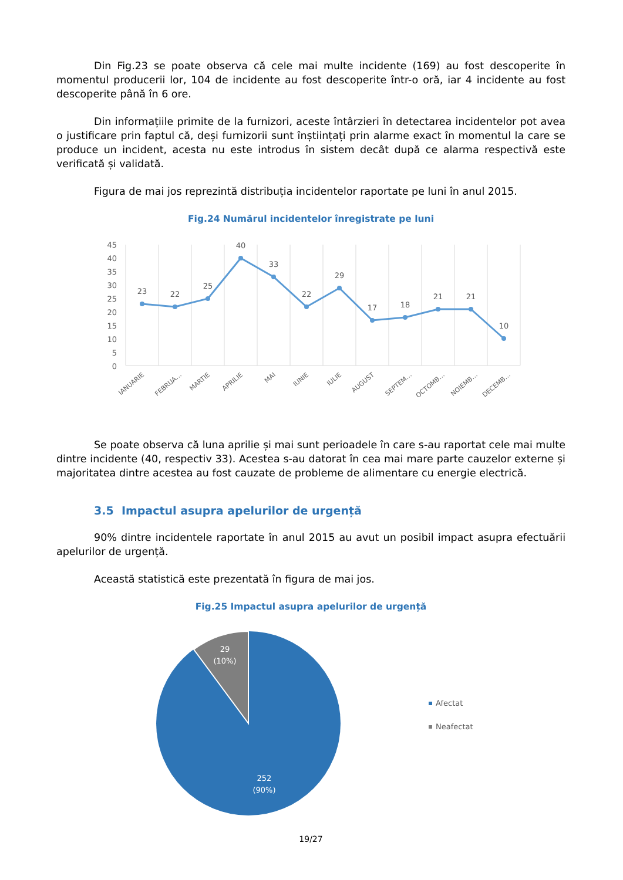Din Fig.23 se poate observa că cele mai multe incidente (169) au fost descoperite în momentul producerii lor, 104 de incidente au fost descoperite într-o oră, iar 4 incidente au fost descoperite până în 6 ore.
Din informațiile primite de la furnizori, aceste întârzieri în detectarea incidentelor pot avea o justificare prin faptul că, deși furnizorii sunt înștiințați prin alarme exact în momentul la care se produce un incident, acesta nu este introdus în sistem decât după ce alarma respectivă este verificată și validată.
Figura de mai jos reprezintă distribuția incidentelor raportate pe luni în anul 2015.
Fig.24 Numărul incidentelor înregistrate pe luni
45
40
35
30
25
20
15
10
5
0
23
22
25
40
33
22
29
17
18
21
21
10
IANUARIE
FEBRUA…
MARTIE
APRILIE
MAI
IUNIE
IULIE
AUGUST
SEPTEM…
OCTOMB…
NOIEMB…
DECEMB…
Se poate observa că luna aprilie și mai sunt perioadele în care s-au raportat cele mai multe dintre incidente (40, respectiv 33). Acestea s-au datorat în cea mai mare parte cauzelor externe și majoritatea dintre acestea au fost cauzate de probleme de alimentare cu energie electrică.
3.5 Impactul asupra apelurilor de urgență
90% dintre incidentele raportate în anul 2015 au avut un posibil impact asupra efectuării apelurilor de urgență.
Această statistică este prezentată în figura de mai jos.
Fig.25 Impactul asupra apelurilor de urgență
29
(10%)
252
(90%)
Afectat
Neafectat
19/27